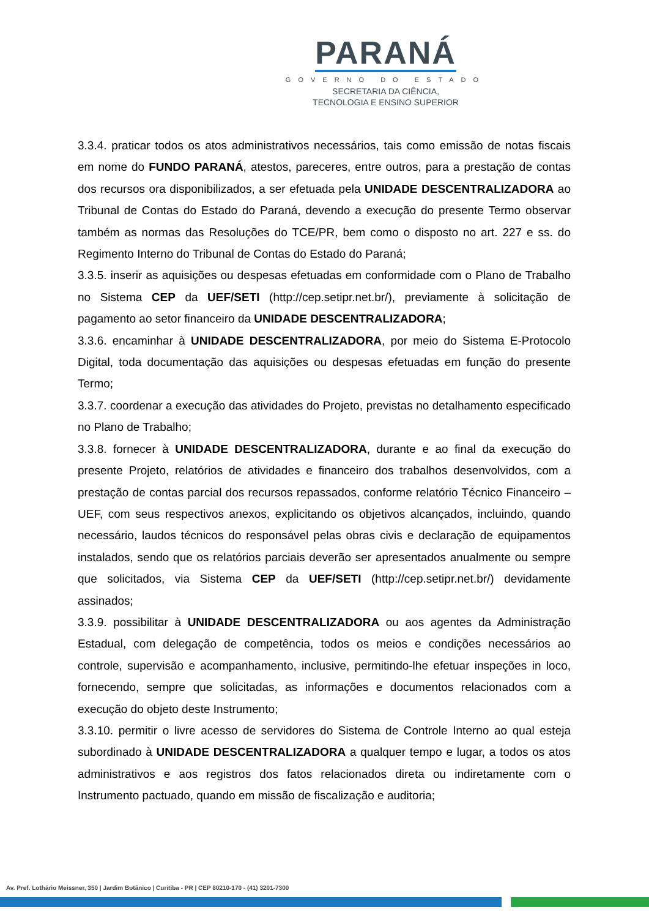PARANÁ
GOVERNO DO ESTADO
SECRETARIA DA CIÊNCIA,
TECNOLOGIA E ENSINO SUPERIOR
3.3.4. praticar todos os atos administrativos necessários, tais como emissão de notas fiscais em nome do FUNDO PARANÁ, atestos, pareceres, entre outros, para a prestação de contas dos recursos ora disponibilizados, a ser efetuada pela UNIDADE DESCENTRALIZADORA ao Tribunal de Contas do Estado do Paraná, devendo a execução do presente Termo observar também as normas das Resoluções do TCE/PR, bem como o disposto no art. 227 e ss. do Regimento Interno do Tribunal de Contas do Estado do Paraná;
3.3.5. inserir as aquisições ou despesas efetuadas em conformidade com o Plano de Trabalho no Sistema CEP da UEF/SETI (http://cep.setipr.net.br/), previamente à solicitação de pagamento ao setor financeiro da UNIDADE DESCENTRALIZADORA;
3.3.6. encaminhar à UNIDADE DESCENTRALIZADORA, por meio do Sistema E-Protocolo Digital, toda documentação das aquisições ou despesas efetuadas em função do presente Termo;
3.3.7. coordenar a execução das atividades do Projeto, previstas no detalhamento especificado no Plano de Trabalho;
3.3.8. fornecer à UNIDADE DESCENTRALIZADORA, durante e ao final da execução do presente Projeto, relatórios de atividades e financeiro dos trabalhos desenvolvidos, com a prestação de contas parcial dos recursos repassados, conforme relatório Técnico Financeiro – UEF, com seus respectivos anexos, explicitando os objetivos alcançados, incluindo, quando necessário, laudos técnicos do responsável pelas obras civis e declaração de equipamentos instalados, sendo que os relatórios parciais deverão ser apresentados anualmente ou sempre que solicitados, via Sistema CEP da UEF/SETI (http://cep.setipr.net.br/) devidamente assinados;
3.3.9. possibilitar à UNIDADE DESCENTRALIZADORA ou aos agentes da Administração Estadual, com delegação de competência, todos os meios e condições necessários ao controle, supervisão e acompanhamento, inclusive, permitindo-lhe efetuar inspeções in loco, fornecendo, sempre que solicitadas, as informações e documentos relacionados com a execução do objeto deste Instrumento;
3.3.10. permitir o livre acesso de servidores do Sistema de Controle Interno ao qual esteja subordinado à UNIDADE DESCENTRALIZADORA a qualquer tempo e lugar, a todos os atos administrativos e aos registros dos fatos relacionados direta ou indiretamente com o Instrumento pactuado, quando em missão de fiscalização e auditoria;
Av. Pref. Lothário Meissner, 350 | Jardim Botânico | Curitiba - PR | CEP 80210-170 - (41) 3201-7300